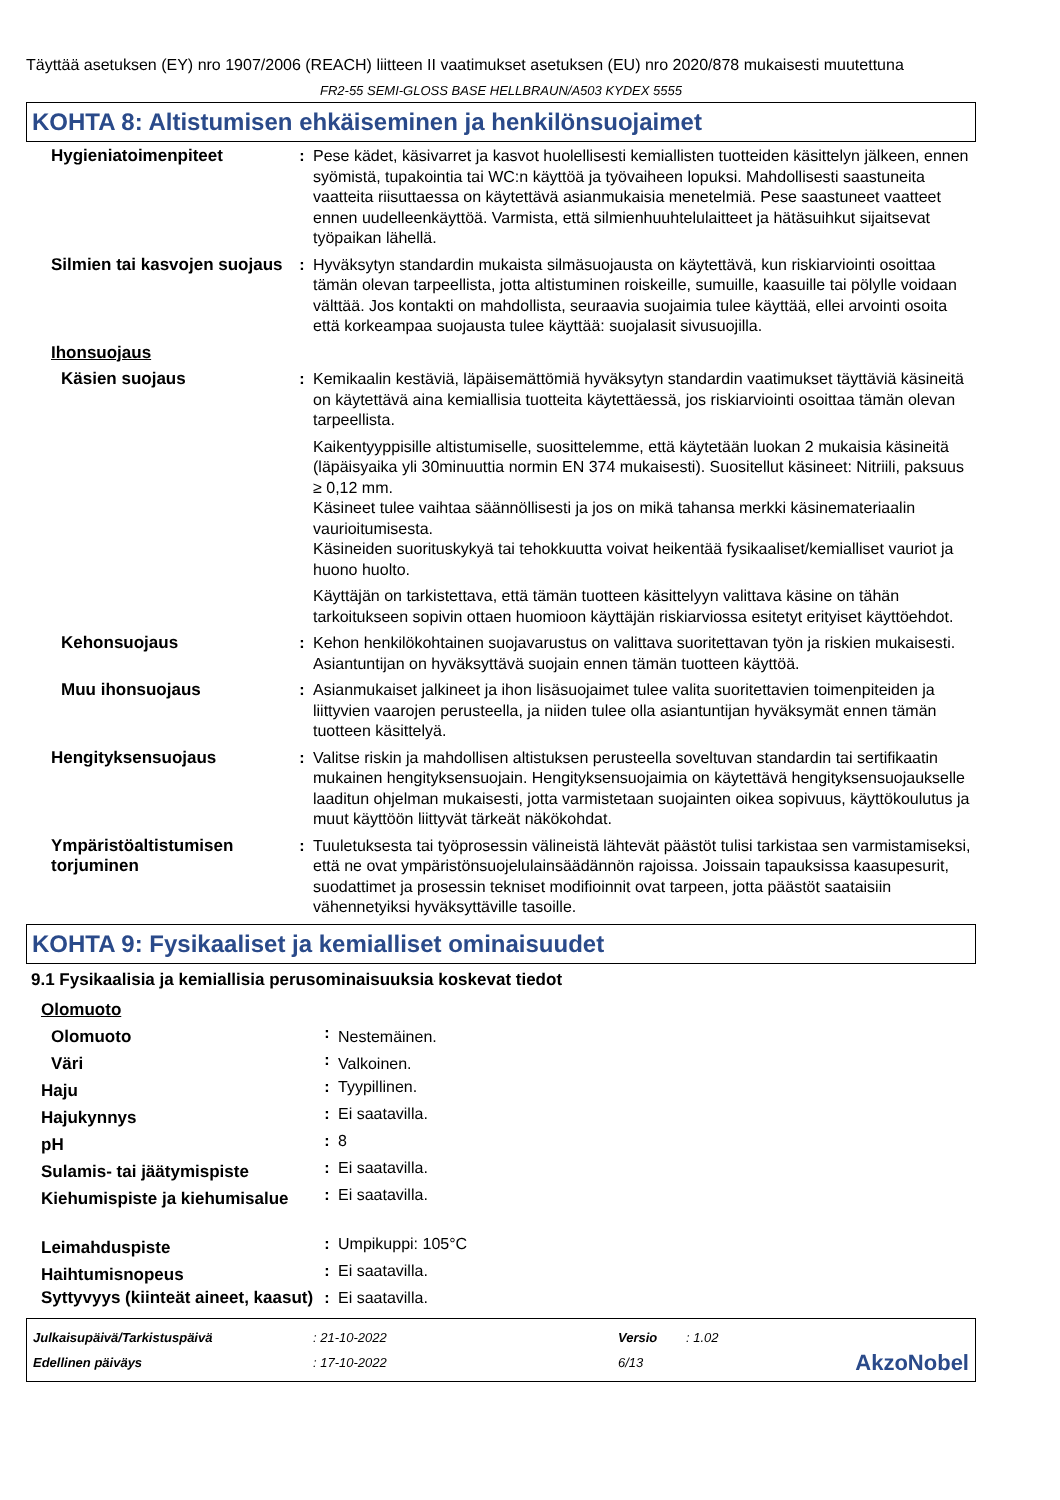Täyttää asetuksen (EY) nro 1907/2006 (REACH) liitteen II vaatimukset asetuksen (EU) nro 2020/878 mukaisesti muutettuna
FR2-55 SEMI-GLOSS BASE HELLBRAUN/A503 KYDEX 5555
KOHTA 8: Altistumisen ehkäiseminen ja henkilönsuojaimet
| Hygieniatoimenpiteet | : | Pese kädet, käsivarret ja kasvot huolellisesti kemiallisten tuotteiden käsittelyn jälkeen, ennen syömistä, tupakointia tai WC:n käyttöä ja työvaiheen lopuksi. Mahdollisesti saastuneita vaatteita riisuttaessa on käytettävä asianmukaisia menetelmiä. Pese saastuneet vaatteet ennen uudelleenkäyttöä. Varmista, että silmienhuuhtelulaitteet ja hätäsuihkut sijaitsevat työpaikan lähellä. |
| Silmien tai kasvojen suojaus | : | Hyväksytyn standardin mukaista silmäsuojausta on käytettävä, kun riskiarviointi osoittaa tämän olevan tarpeellista, jotta altistuminen roiskeille, sumuille, kaasuille tai pölylle voidaan välttää. Jos kontakti on mahdollista, seuraavia suojaimia tulee käyttää, ellei arvointi osoita että korkeampaa suojausta tulee käyttää: suojalasit sivusuojilla. |
| Ihonsuojaus | | |
| Käsien suojaus | : | Kemikaalin kestäviä, läpäisemättömiä hyväksytyn standardin vaatimukset täyttäviä käsineitä on käytettävä aina kemiallisia tuotteita käytettäessä, jos riskiarviointi osoittaa tämän olevan tarpeellista. Kaikentyyppisille altistumiselle, suosittelemme, että käytetään luokan 2 mukaisia käsineitä (läpäisyaika yli 30minuuttia normin EN 374 mukaisesti). Suositellut käsineet: Nitriili, paksuus ≥ 0,12 mm. Käsineet tulee vaihtaa säännöllisesti ja jos on mikä tahansa merkki käsinemateriaalin vaurioitumisesta. Käsineiden suorituskykyä tai tehokkuutta voivat heikentää fysikaaliset/kemialliset vauriot ja huono huolto. Käyttäjän on tarkistettava, että tämän tuotteen käsittelyyn valittava käsine on tähän tarkoitukseen sopivin ottaen huomioon käyttäjän riskiarviossa esitetyt erityiset käyttöehdot. |
| Kehonsuojaus | : | Kehon henkilökohtainen suojavarustus on valittava suoritettavan työn ja riskien mukaisesti. Asiantuntijan on hyväksyttävä suojain ennen tämän tuotteen käyttöä. |
| Muu ihonsuojaus | : | Asianmukaiset jalkineet ja ihon lisäsuojaimet tulee valita suoritettavien toimenpiteiden ja liittyvien vaarojen perusteella, ja niiden tulee olla asiantuntijan hyväksymät ennen tämän tuotteen käsittelyä. |
| Hengityksensuojaus | : | Valitse riskin ja mahdollisen altistuksen perusteella soveltuvan standardin tai sertifikaatin mukainen hengityksensuojain. Hengityksensuojaimia on käytettävä hengityksensuojaukselle laaditun ohjelman mukaisesti, jotta varmistetaan suojainten oikea sopivuus, käyttökoulutus ja muut käyttöön liittyvät tärkeät näkökohdat. |
| Ympäristöaltistumisen torjuminen | : | Tuuletuksesta tai työprosessin välineistä lähtevät päästöt tulisi tarkistaa sen varmistamiseksi, että ne ovat ympäristönsuojelulainsäädännön rajoissa. Joissain tapauksissa kaasupesurit, suodattimet ja prosessin tekniset modifioinnit ovat tarpeen, jotta päästöt saataisiin vähennetyiksi hyväksyttäville tasoille. |
KOHTA 9: Fysikaaliset ja kemialliset ominaisuudet
9.1 Fysikaalisia ja kemiallisia perusominaisuuksia koskevat tiedot
| Olomuoto | | |
| Olomuoto | : | Nestemäinen. |
| Väri | : | Valkoinen. |
| Haju | : | Tyypillinen. |
| Hajukynnys | : | Ei saatavilla. |
| pH | : | 8 |
| Sulamis- tai jäätymispiste | : | Ei saatavilla. |
| Kiehumispiste ja kiehumisalue | : | Ei saatavilla. |
| Leimahduspiste | : | Umpikuppi: 105°C |
| Haihtumisnopeus | : | Ei saatavilla. |
| Syttyvyys (kiinteät aineet, kaasut) | : | Ei saatavilla. |
| Julkaisupäivä/Tarkistuspäivä | : 21-10-2022 | Versio | : 1.02 | |
| Edellinen päiväys | : 17-10-2022 | 6/13 | | AkzoNobel |